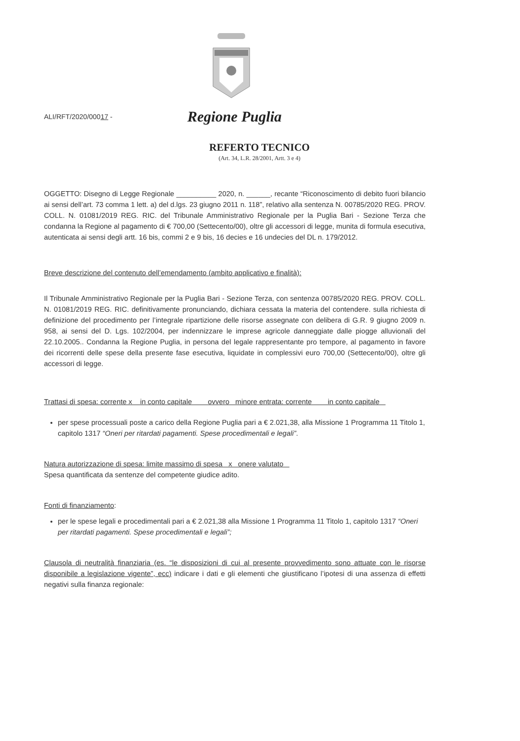ALI/RFT/2020/00017 -
Regione Puglia
REFERTO TECNICO
(Art. 34, L.R. 28/2001, Artt. 3 e 4)
OGGETTO: Disegno di Legge Regionale __________ 2020, n. ______, recante “Riconoscimento di debito fuori bilancio ai sensi dell’art. 73 comma 1 lett. a) del d.lgs. 23 giugno 2011 n. 118”, relativo alla sentenza N. 00785/2020 REG. PROV. COLL. N. 01081/2019 REG. RIC. del Tribunale Amministrativo Regionale per la Puglia Bari - Sezione Terza che condanna la Regione al pagamento di € 700,00 (Settecento/00), oltre gli accessori di legge, munita di formula esecutiva, autenticata ai sensi degli artt. 16 bis, commi 2 e 9 bis, 16 decies e 16 undecies del DL n. 179/2012.
Breve descrizione del contenuto dell’emendamento (ambito applicativo e finalità):
Il Tribunale Amministrativo Regionale per la Puglia Bari - Sezione Terza, con sentenza 00785/2020 REG. PROV. COLL. N. 01081/2019 REG. RIC. definitivamente pronunciando, dichiara cessata la materia del contendere. sulla richiesta di definizione del procedimento per l’integrale ripartizione delle risorse assegnate con delibera di G.R. 9 giugno 2009 n. 958, ai sensi del D. Lgs. 102/2004, per indennizzare le imprese agricole danneggiate dalle piogge alluvionali del 22.10.2005.. Condanna la Regione Puglia, in persona del legale rappresentante pro tempore, al pagamento in favore dei ricorrenti delle spese della presente fase esecutiva, liquidate in complessivi euro 700,00 (Settecento/00), oltre gli accessori di legge.
Trattasi di spesa: corrente x in conto capitale ovvero minore entrata: corrente in conto capitale
per spese processuali poste a carico della Regione Puglia pari a € 2.021,38, alla Missione 1 Programma 11 Titolo 1, capitolo 1317 “Oneri per ritardati pagamenti. Spese procedimentali e legali”.
Natura autorizzazione di spesa: limite massimo di spesa x onere valutato
Spesa quantificata da sentenze del competente giudice adito.
Fonti di finanziamento:
per le spese legali e procedimentali pari a € 2.021,38 alla Missione 1 Programma 11 Titolo 1, capitolo 1317 “Oneri per ritardati pagamenti. Spese procedimentali e legali”;
Clausola di neutralità finanziaria (es. “le disposizioni di cui al presente provvedimento sono attuate con le risorse disponibile a legislazione vigente”, ecc) indicare i dati e gli elementi che giustificano l’ipotesi di una assenza di effetti negativi sulla finanza regionale: